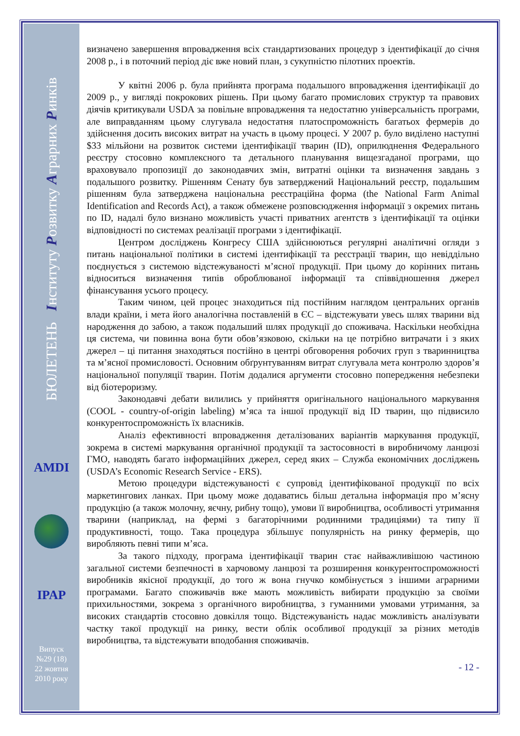БЮЛЕТЕНЬ Інституту Розвитку Аграрних Ринків
AMDI
IPAP
Випуск
№29 (18)
22 жовтня
2010 року
визначено завершення впровадження всіх стандартизованих процедур з ідентифікації до січня 2008 р., і в поточний період діє вже новий план, з сукупністю пілотних проектів.
У квітні 2006 р. була прийнята програма подальшого впровадження ідентифікації до 2009 р., у вигляді покрокових рішень. При цьому багато промислових структур та правових діячів критикували USDA за повільне впровадження та недостатню універсальність програми, але виправданням цьому слугувала недостатня платоспроможність багатьох фермерів до здійснення досить високих витрат на участь в цьому процесі. У 2007 р. було виділено наступні $33 мільйони на розвиток системи ідентифікації тварин (ID), оприлюднення Федерального реєстру стосовно комплексного та детального планування вищезгаданої програми, що враховувало пропозиції до законодавчих змін, витратні оцінки та визначення завдань з подальшого розвитку. Рішенням Сенату був затверджений Національний реєстр, подальшим рішенням була затверджена національна реєстраційна форма (the National Farm Animal Identification and Records Act), а також обмежене розповсюдження інформації з окремих питань по ID, надалі було визнано можливість участі приватних агентств з ідентифікації та оцінки відповідності по системах реалізації програми з ідентифікації.
Центром досліджень Конгресу США здійснюються регулярні аналітичні огляди з питань національної політики в системі ідентифікації та реєстрації тварин, що невіддільно поєднується з системою відстежуваності м’ясної продукції. При цьому до корінних питань відноситься визначення типів оброблюваної інформації та співвідношення джерел фінансування усього процесу.
Таким чином, цей процес знаходиться під постійним наглядом центральних органів влади країни, і мета його аналогічна поставленій в ЄС – відстежувати увесь шлях тварини від народження до забою, а також подальший шлях продукції до споживача. Наскільки необхідна ця система, чи повинна вона бути обов’язковою, скільки на це потрібно витрачати і з яких джерел – ці питання знаходяться постійно в центрі обговорення робочих груп з тваринництва та м’ясної промисловості. Основним обґрунтуванням витрат слугувала мета контролю здоров’я національної популяції тварин. Потім додалися аргументи стосовно попередження небезпеки від біотероризму.
Законодавчі дебати вилились у прийняття оригінального національного маркування (COOL - country-of-origin labeling) м’яса та іншої продукції від ID тварин, що підвисило конкурентоспроможність їх власників.
Аналіз ефективності впровадження деталізованих варіантів маркування продукції, зокрема в системі маркування органічної продукції та застосовності в виробничому ланцюзі ГМО, наводять багато інформаційних джерел, серед яких – Служба економічних досліджень (USDA’s Economic Research Service - ERS).
Метою процедури відстежуваності є супровід ідентифікованої продукції по всіх маркетингових ланках. При цьому може додаватись більш детальна інформація про м’ясну продукцію (а також молочну, яєчну, рибну тощо), умови її виробництва, особливості утримання тварини (наприклад, на фермі з багаторічними родинними традиціями) та типу її продуктивності, тощо. Така процедура збільшує популярність на ринку фермерів, що виробляють певні типи м’яса.
За такого підходу, програма ідентифікації тварин стає найважливішою частиною загальної системи безпечності в харчовому ланцюзі та розширення конкурентоспроможності виробників якісної продукції, до того ж вона гнучко комбінується з іншими аграрними програмами. Багато споживачів вже мають можливість вибирати продукцію за своїми прихильностями, зокрема з органічного виробництва, з гуманними умовами утримання, за високих стандартів стосовно довкілля тощо. Відстежуваність надає можливість аналізувати частку такої продукції на ринку, вести облік особливої продукції за різних методів виробництва, та відстежувати вподобання споживачів.
- 12 -